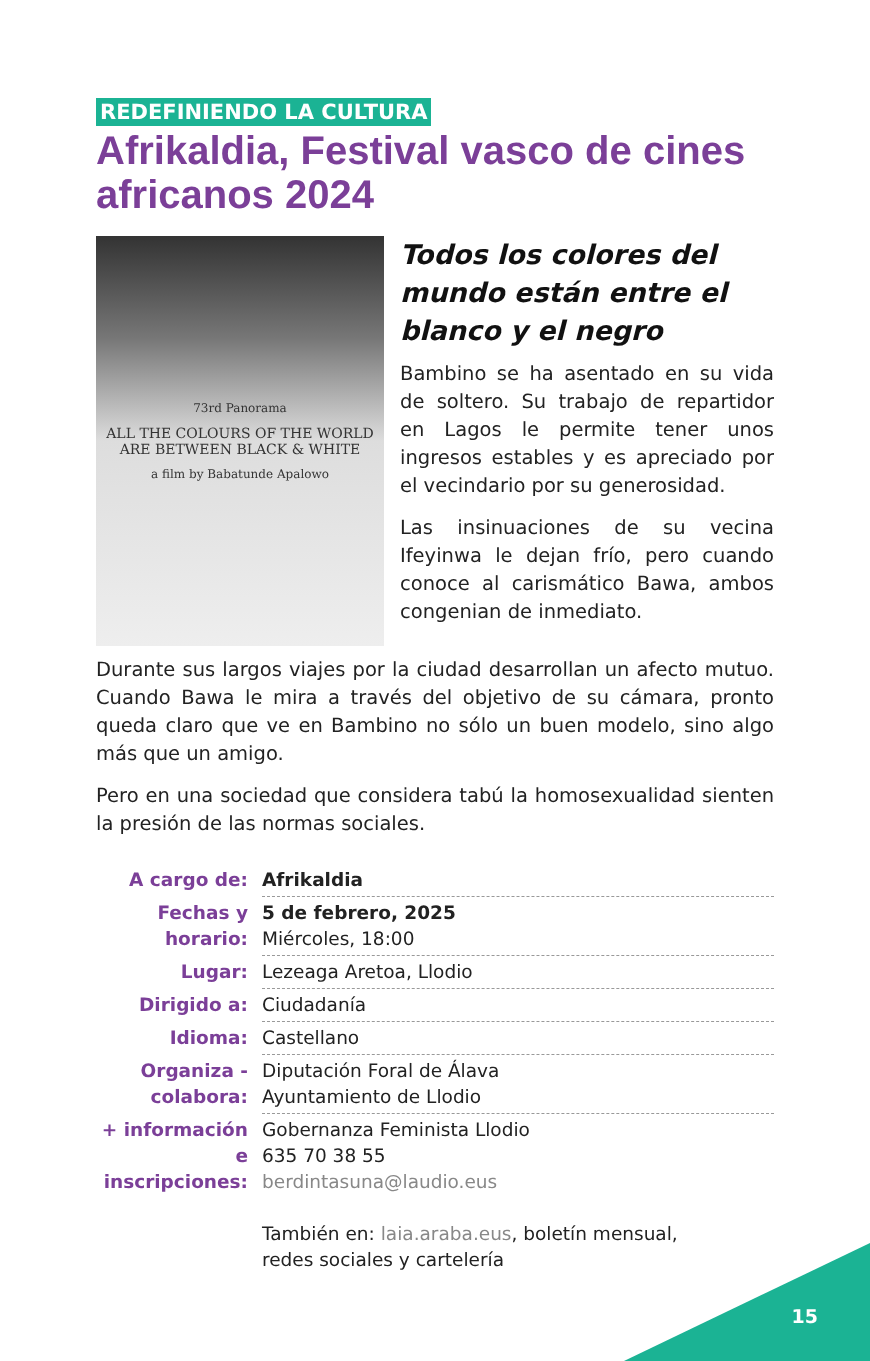REDEFINIENDO LA CULTURA
Afrikaldia, Festival vasco de cines africanos 2024
73rd Panorama
ALL THE COLOURS OF THE WORLD
ARE BETWEEN BLACK & WHITE
a film by Babatunde Apalowo
Todos los colores del mundo están entre el blanco y el negro
Bambino se ha asentado en su vida de soltero. Su trabajo de repartidor en Lagos le permite tener unos ingresos estables y es apreciado por el vecindario por su generosidad.
Las insinuaciones de su vecina Ifeyinwa le dejan frío, pero cuando conoce al carismático Bawa, ambos congenian de inmediato.
Durante sus largos viajes por la ciudad desarrollan un afecto mutuo. Cuando Bawa le mira a través del objetivo de su cámara, pronto queda claro que ve en Bambino no sólo un buen modelo, sino algo más que un amigo.
Pero en una sociedad que considera tabú la homosexualidad sienten la presión de las normas sociales.
| A cargo de: | Afrikaldia |
| Fechas y horario: | 5 de febrero, 2025 Miércoles, 18:00 |
| Lugar: | Lezeaga Aretoa, Llodio |
| Dirigido a: | Ciudadanía |
| Idioma: | Castellano |
| Organiza - colabora: | Diputación Foral de Álava Ayuntamiento de Llodio |
| + información e inscripciones: | Gobernanza Feminista Llodio 635 70 38 55 berdintasuna@laudio.eus También en: laia.araba.eus , boletín mensual, redes sociales y cartelería |
15